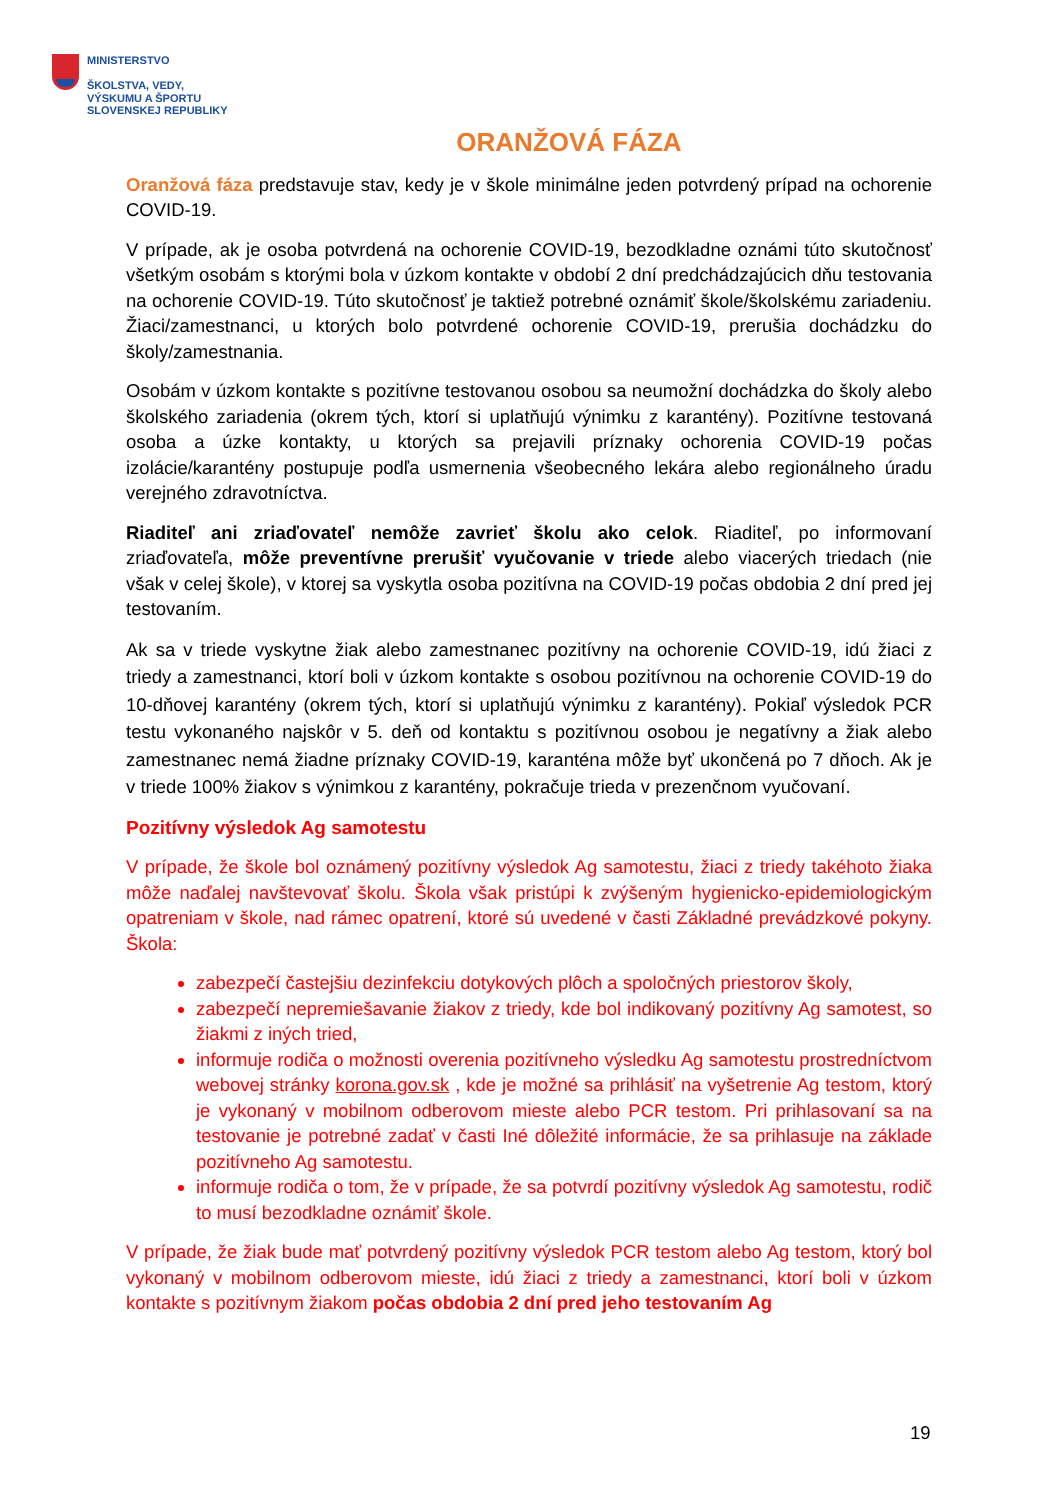MINISTERSTVO
ŠKOLSTVA, VEDY,
VÝSKUMU A ŠPORTU
SLOVENSKEJ REPUBLIKY
ORANŽOVÁ FÁZA
Oranžová fáza predstavuje stav, kedy je v škole minimálne jeden potvrdený prípad na ochorenie COVID-19.
V prípade, ak je osoba potvrdená na ochorenie COVID-19, bezodkladne oznámi túto skutočnosť všetkým osobám s ktorými bola v úzkom kontakte v období 2 dní predchádzajúcich dňu testovania na ochorenie COVID-19. Túto skutočnosť je taktiež potrebné oznámiť škole/školskému zariadeniu. Žiaci/zamestnanci, u ktorých bolo potvrdené ochorenie COVID-19, prerušia dochádzku do školy/zamestnania.
Osobám v úzkom kontakte s pozitívne testovanou osobou sa neumožní dochádzka do školy alebo školského zariadenia (okrem tých, ktorí si uplatňujú výnimku z karantény). Pozitívne testovaná osoba a úzke kontakty, u ktorých sa prejavili príznaky ochorenia COVID-19 počas izolácie/karantény postupuje podľa usmernenia všeobecného lekára alebo regionálneho úradu verejného zdravotníctva.
Riaditeľ ani zriaďovateľ nemôže zavrieť školu ako celok. Riaditeľ, po informovaní zriaďovateľa, môže preventívne prerušiť vyučovanie v triede alebo viacerých triedach (nie však v celej škole), v ktorej sa vyskytla osoba pozitívna na COVID-19 počas obdobia 2 dní pred jej testovaním.
Ak sa v triede vyskytne žiak alebo zamestnanec pozitívny na ochorenie COVID-19, idú žiaci z triedy a zamestnanci, ktorí boli v úzkom kontakte s osobou pozitívnou na ochorenie COVID-19 do 10-dňovej karantény (okrem tých, ktorí si uplatňujú výnimku z karantény). Pokiaľ výsledok PCR testu vykonaného najskôr v 5. deň od kontaktu s pozitívnou osobou je negatívny a žiak alebo zamestnanec nemá žiadne príznaky COVID-19, karanténa môže byť ukončená po 7 dňoch. Ak je v triede 100% žiakov s výnimkou z karantény, pokračuje trieda v prezenčnom vyučovaní.
Pozitívny výsledok Ag samotestu
V prípade, že škole bol oznámený pozitívny výsledok Ag samotestu, žiaci z triedy takéhoto žiaka môže naďalej navštevovať školu. Škola však pristúpi k zvýšeným hygienicko-epidemiologickým opatreniam v škole, nad rámec opatrení, ktoré sú uvedené v časti Základné prevádzkové pokyny. Škola:
zabezpečí častejšiu dezinfekciu dotykových plôch a spoločných priestorov školy,
zabezpečí nepremiešavanie žiakov z triedy, kde bol indikovaný pozitívny Ag samotest, so žiakmi z iných tried,
informuje rodiča o možnosti overenia pozitívneho výsledku Ag samotestu prostredníctvom webovej stránky korona.gov.sk , kde je možné sa prihlásiť na vyšetrenie Ag testom, ktorý je vykonaný v mobilnom odberovom mieste alebo PCR testom. Pri prihlasovaní sa na testovanie je potrebné zadať v časti Iné dôležité informácie, že sa prihlasuje na základe pozitívneho Ag samotestu.
informuje rodiča o tom, že v prípade, že sa potvrdí pozitívny výsledok Ag samotestu, rodič to musí bezodkladne oznámiť škole.
V prípade, že žiak bude mať potvrdený pozitívny výsledok PCR testom alebo Ag testom, ktorý bol vykonaný v mobilnom odberovom mieste, idú žiaci z triedy a zamestnanci, ktorí boli v úzkom kontakte s pozitívnym žiakom počas obdobia 2 dní pred jeho testovaním Ag
19